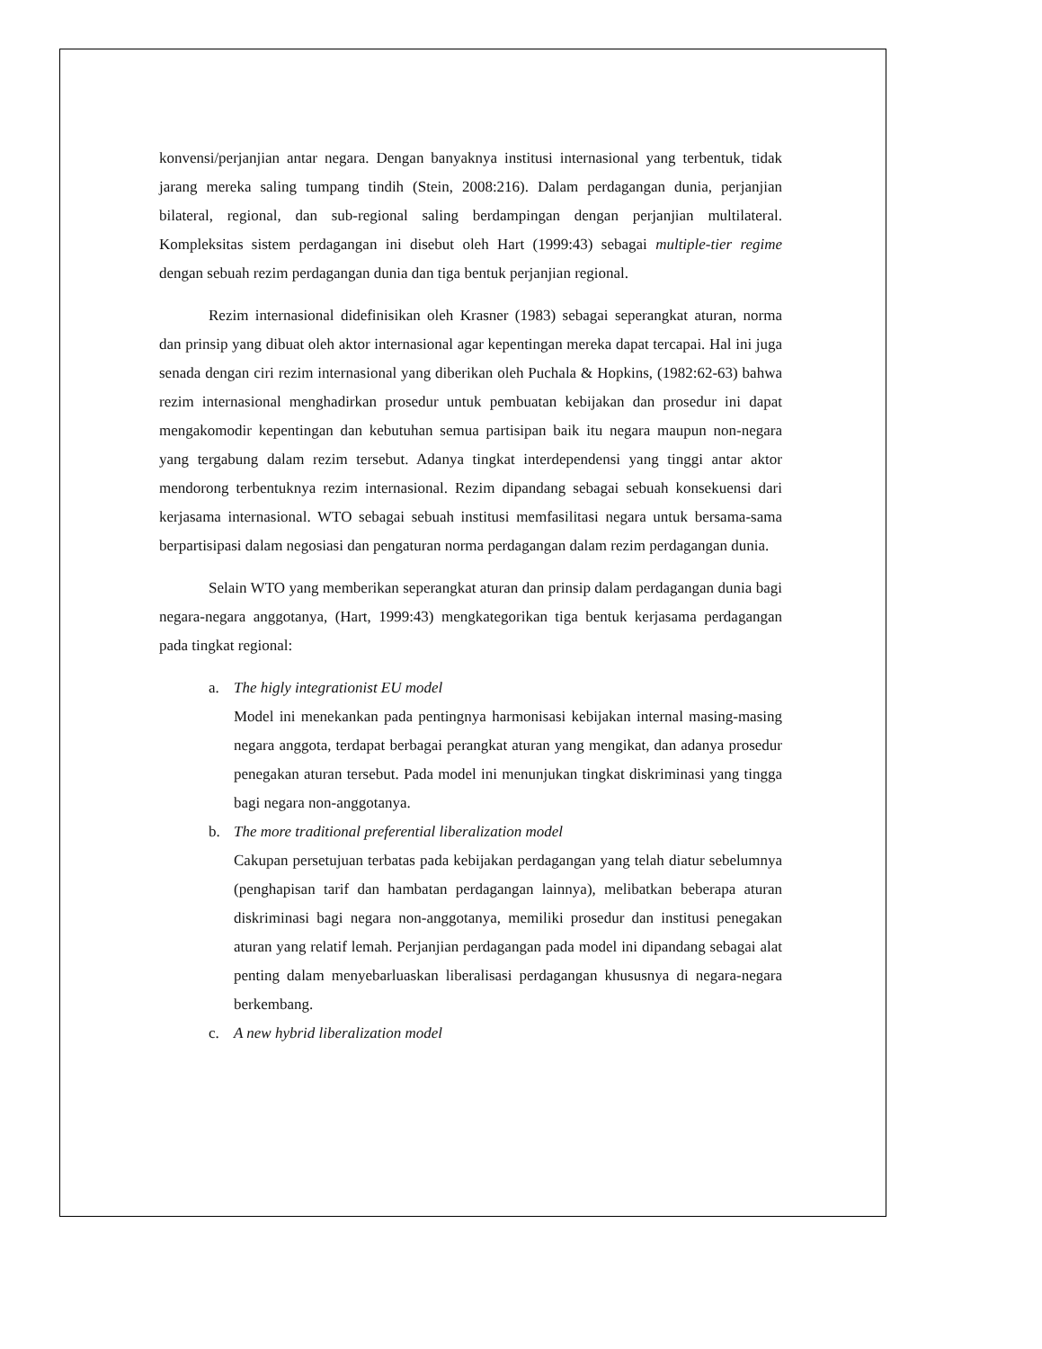konvensi/perjanjian antar negara. Dengan banyaknya institusi internasional yang terbentuk, tidak jarang mereka saling tumpang tindih (Stein, 2008:216). Dalam perdagangan dunia, perjanjian bilateral, regional, dan sub-regional saling berdampingan dengan perjanjian multilateral. Kompleksitas sistem perdagangan ini disebut oleh Hart (1999:43) sebagai multiple-tier regime dengan sebuah rezim perdagangan dunia dan tiga bentuk perjanjian regional.
Rezim internasional didefinisikan oleh Krasner (1983) sebagai seperangkat aturan, norma dan prinsip yang dibuat oleh aktor internasional agar kepentingan mereka dapat tercapai. Hal ini juga senada dengan ciri rezim internasional yang diberikan oleh Puchala & Hopkins, (1982:62-63) bahwa rezim internasional menghadirkan prosedur untuk pembuatan kebijakan dan prosedur ini dapat mengakomodir kepentingan dan kebutuhan semua partisipan baik itu negara maupun non-negara yang tergabung dalam rezim tersebut. Adanya tingkat interdependensi yang tinggi antar aktor mendorong terbentuknya rezim internasional. Rezim dipandang sebagai sebuah konsekuensi dari kerjasama internasional. WTO sebagai sebuah institusi memfasilitasi negara untuk bersama-sama berpartisipasi dalam negosiasi dan pengaturan norma perdagangan dalam rezim perdagangan dunia.
Selain WTO yang memberikan seperangkat aturan dan prinsip dalam perdagangan dunia bagi negara-negara anggotanya, (Hart, 1999:43) mengkategorikan tiga bentuk kerjasama perdagangan pada tingkat regional:
a. The higly integrationist EU model
Model ini menekankan pada pentingnya harmonisasi kebijakan internal masing-masing negara anggota, terdapat berbagai perangkat aturan yang mengikat, dan adanya prosedur penegakan aturan tersebut. Pada model ini menunjukan tingkat diskriminasi yang tingga bagi negara non-anggotanya.
b. The more traditional preferential liberalization model
Cakupan persetujuan terbatas pada kebijakan perdagangan yang telah diatur sebelumnya (penghapisan tarif dan hambatan perdagangan lainnya), melibatkan beberapa aturan diskriminasi bagi negara non-anggotanya, memiliki prosedur dan institusi penegakan aturan yang relatif lemah. Perjanjian perdagangan pada model ini dipandang sebagai alat penting dalam menyebarluaskan liberalisasi perdagangan khususnya di negara-negara berkembang.
c. A new hybrid liberalization model